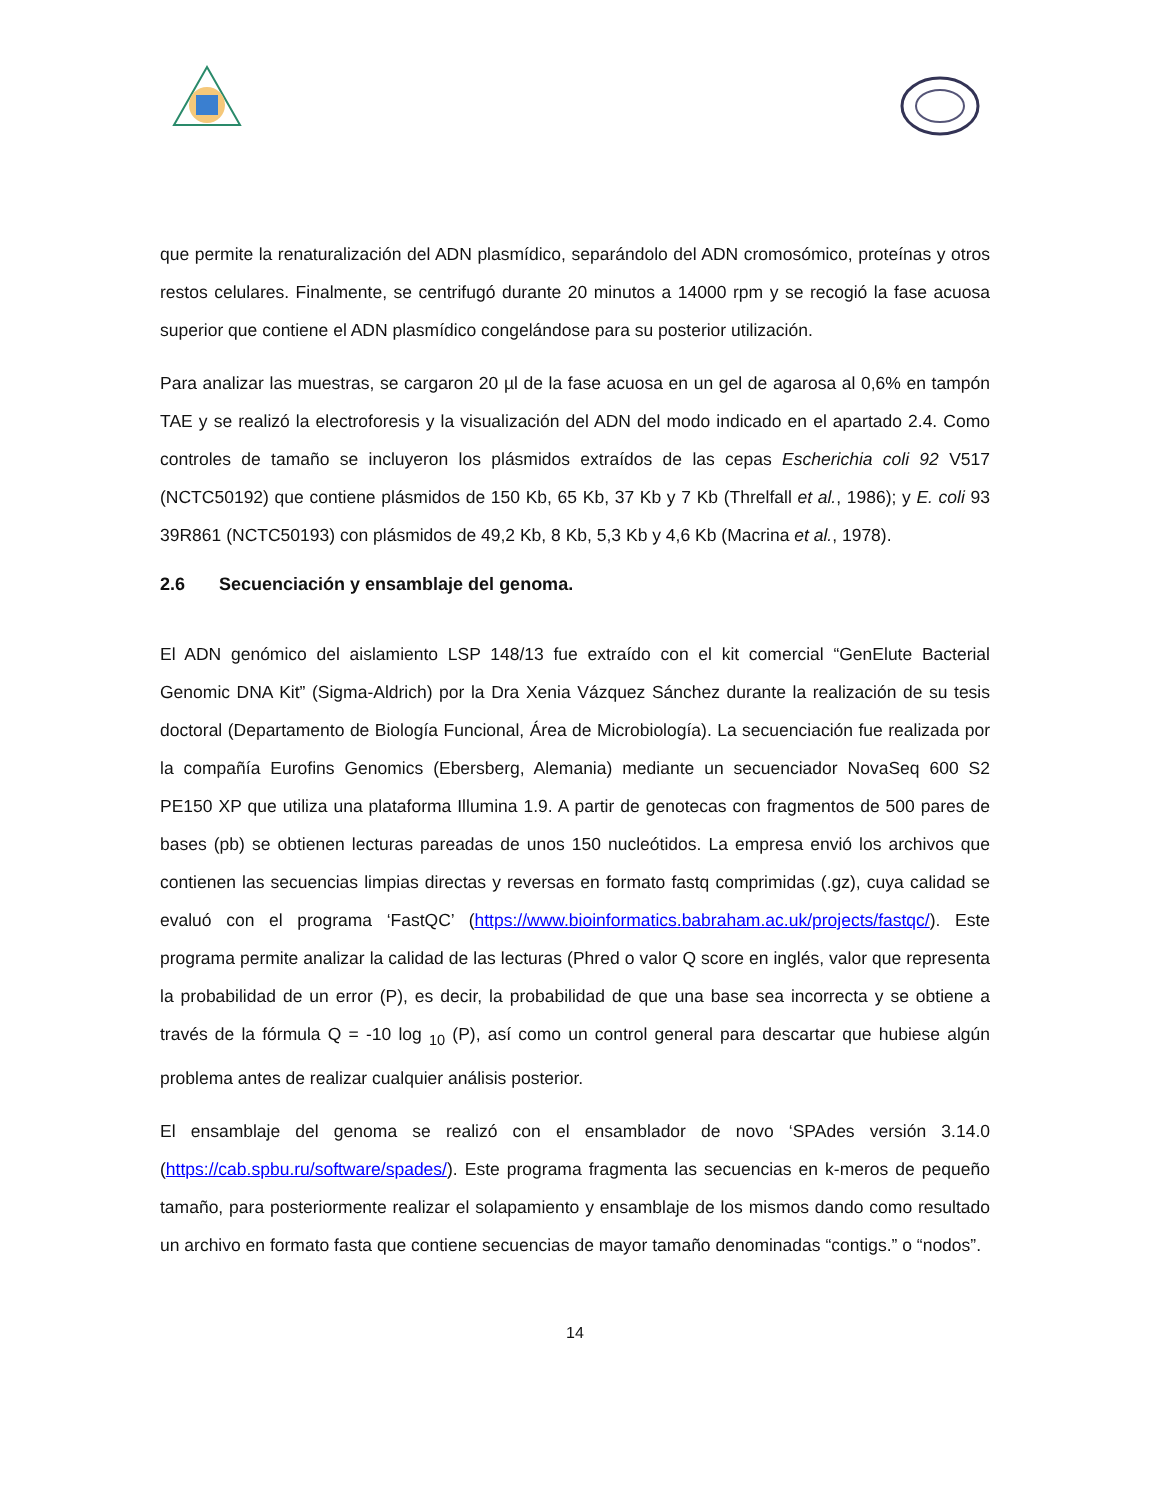que permite la renaturalización del ADN plasmídico, separándolo del ADN cromosómico, proteínas y otros restos celulares. Finalmente, se centrifugó durante 20 minutos a 14000 rpm y se recogió la fase acuosa superior que contiene el ADN plasmídico congelándose para su posterior utilización.
Para analizar las muestras, se cargaron 20 µl de la fase acuosa en un gel de agarosa al 0,6% en tampón TAE y se realizó la electroforesis y la visualización del ADN del modo indicado en el apartado 2.4. Como controles de tamaño se incluyeron los plásmidos extraídos de las cepas Escherichia coli 92 V517 (NCTC50192) que contiene plásmidos de 150 Kb, 65 Kb, 37 Kb y 7 Kb (Threlfall et al., 1986); y E. coli 93 39R861 (NCTC50193) con plásmidos de 49,2 Kb, 8 Kb, 5,3 Kb y 4,6 Kb (Macrina et al., 1978).
2.6 Secuenciación y ensamblaje del genoma.
El ADN genómico del aislamiento LSP 148/13 fue extraído con el kit comercial “GenElute Bacterial Genomic DNA Kit” (Sigma-Aldrich) por la Dra Xenia Vázquez Sánchez durante la realización de su tesis doctoral (Departamento de Biología Funcional, Área de Microbiología). La secuenciación fue realizada por la compañía Eurofins Genomics (Ebersberg, Alemania) mediante un secuenciador NovaSeq 600 S2 PE150 XP que utiliza una plataforma Illumina 1.9. A partir de genotecas con fragmentos de 500 pares de bases (pb) se obtienen lecturas pareadas de unos 150 nucleótidos. La empresa envió los archivos que contienen las secuencias limpias directas y reversas en formato fastq comprimidas (.gz), cuya calidad se evaluó con el programa ‘FastQC’ (https://www.bioinformatics.babraham.ac.uk/projects/fastqc/). Este programa permite analizar la calidad de las lecturas (Phred o valor Q score en inglés, valor que representa la probabilidad de un error (P), es decir, la probabilidad de que una base sea incorrecta y se obtiene a través de la fórmula Q = -10 log <sub>10</sub> (P), así como un control general para descartar que hubiese algún problema antes de realizar cualquier análisis posterior.
El ensamblaje del genoma se realizó con el ensamblador de novo ‘SPAdes versión 3.14.0 (https://cab.spbu.ru/software/spades/). Este programa fragmenta las secuencias en k-meros de pequeño tamaño, para posteriormente realizar el solapamiento y ensamblaje de los mismos dando como resultado un archivo en formato fasta que contiene secuencias de mayor tamaño denominadas “contigs.” o “nodos”.
14